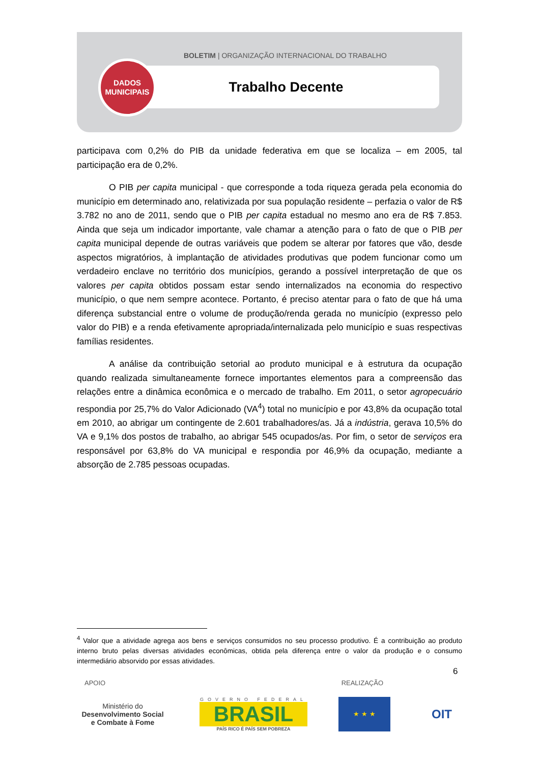BOLETIM | ORGANIZAÇÃO INTERNACIONAL DO TRABALHO
Trabalho Decente
DADOS
MUNICIPAIS
participava com 0,2% do PIB da unidade federativa em que se localiza – em 2005, tal participação era de 0,2%.
O PIB per capita municipal - que corresponde a toda riqueza gerada pela economia do município em determinado ano, relativizada por sua população residente – perfazia o valor de R$ 3.782 no ano de 2011, sendo que o PIB per capita estadual no mesmo ano era de R$ 7.853. Ainda que seja um indicador importante, vale chamar a atenção para o fato de que o PIB per capita municipal depende de outras variáveis que podem se alterar por fatores que vão, desde aspectos migratórios, à implantação de atividades produtivas que podem funcionar como um verdadeiro enclave no território dos municípios, gerando a possível interpretação de que os valores per capita obtidos possam estar sendo internalizados na economia do respectivo município, o que nem sempre acontece. Portanto, é preciso atentar para o fato de que há uma diferença substancial entre o volume de produção/renda gerada no município (expresso pelo valor do PIB) e a renda efetivamente apropriada/internalizada pelo município e suas respectivas famílias residentes.
A análise da contribuição setorial ao produto municipal e à estrutura da ocupação quando realizada simultaneamente fornece importantes elementos para a compreensão das relações entre a dinâmica econômica e o mercado de trabalho. Em 2011, o setor agropecuário respondia por 25,7% do Valor Adicionado (VA<sup>4</sup>) total no município e por 43,8% da ocupação total em 2010, ao abrigar um contingente de 2.601 trabalhadores/as. Já a indústria, gerava 10,5% do VA e 9,1% dos postos de trabalho, ao abrigar 545 ocupados/as. Por fim, o setor de serviços era responsável por 63,8% do VA municipal e respondia por 46,9% da ocupação, mediante a absorção de 2.785 pessoas ocupadas.
<sup>4</sup> Valor que a atividade agrega aos bens e serviços consumidos no seu processo produtivo. É a contribuição ao produto interno bruto pelas diversas atividades econômicas, obtida pela diferença entre o valor da produção e o consumo intermediário absorvido por essas atividades.
6
APOIO REALIZAÇÃO
Ministério do
Desenvolvimento Social
e Combate à Fome
GOVERNO FEDERAL
BRASIL
PAÍS RICO É PAÍS SEM POBREZA
★ ★ ★
OIT